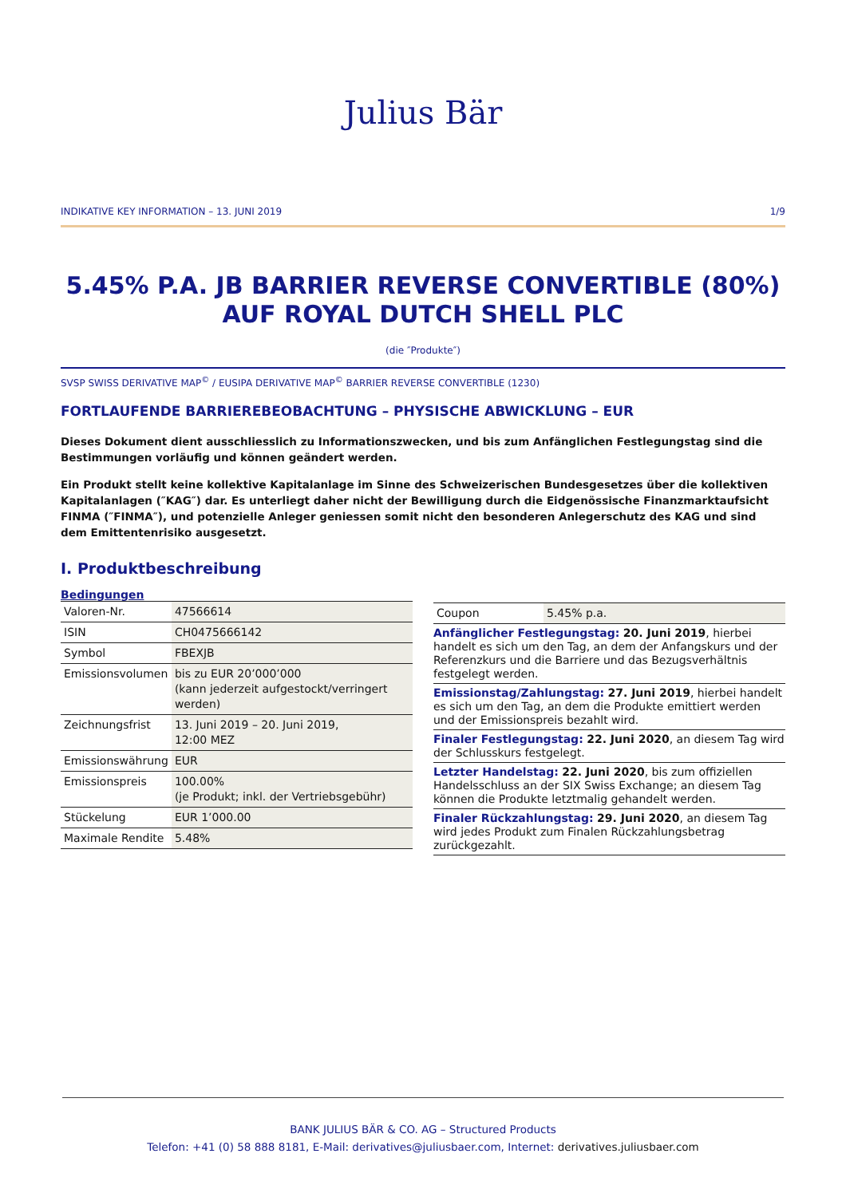Julius Bär
INDIKATIVE KEY INFORMATION – 13. JUNI 2019 1/9
5.45% P.A. JB BARRIER REVERSE CONVERTIBLE (80%) AUF ROYAL DUTCH SHELL PLC
(die ″Produkte″)
SVSP SWISS DERIVATIVE MAP<sup>©</sup> / EUSIPA DERIVATIVE MAP<sup>©</sup> BARRIER REVERSE CONVERTIBLE (1230)
FORTLAUFENDE BARRIEREBEOBACHTUNG – PHYSISCHE ABWICKLUNG – EUR
Dieses Dokument dient ausschliesslich zu Informationszwecken, und bis zum Anfänglichen Festlegungstag sind die Bestimmungen vorläufig und können geändert werden.
Ein Produkt stellt keine kollektive Kapitalanlage im Sinne des Schweizerischen Bundesgesetzes über die kollektiven Kapitalanlagen (″KAG″) dar. Es unterliegt daher nicht der Bewilligung durch die Eidgenössische Finanzmarktaufsicht FINMA (″FINMA″), und potenzielle Anleger geniessen somit nicht den besonderen Anlegerschutz des KAG und sind dem Emittentenrisiko ausgesetzt.
I. Produktbeschreibung
Bedingungen
| Valoren-Nr. | 47566614 |
| ISIN | CH0475666142 |
| Symbol | FBEXJB |
| Emissionsvolumen | bis zu EUR 20’000’000 (kann jederzeit aufgestockt/verringert werden) |
| Zeichnungsfrist | 13. Juni 2019 – 20. Juni 2019, 12:00 MEZ |
| Emissionswährung | EUR |
| Emissionspreis | 100.00% (je Produkt; inkl. der Vertriebsgebühr) |
| Stückelung | EUR 1’000.00 |
| Maximale Rendite | 5.48% |
| Coupon | 5.45% p.a. |
Anfänglicher Festlegungstag: 20. Juni 2019, hierbei handelt es sich um den Tag, an dem der Anfangskurs und der Referenzkurs und die Barriere und das Bezugsverhältnis festgelegt werden.
Emissionstag/Zahlungstag: 27. Juni 2019, hierbei handelt es sich um den Tag, an dem die Produkte emittiert werden und der Emissionspreis bezahlt wird.
Finaler Festlegungstag: 22. Juni 2020, an diesem Tag wird der Schlusskurs festgelegt.
Letzter Handelstag: 22. Juni 2020, bis zum offiziellen Handelsschluss an der SIX Swiss Exchange; an diesem Tag können die Produkte letztmalig gehandelt werden.
Finaler Rückzahlungstag: 29. Juni 2020, an diesem Tag wird jedes Produkt zum Finalen Rückzahlungsbetrag zurückgezahlt.
BANK JULIUS BÄR & CO. AG – Structured Products
Telefon: +41 (0) 58 888 8181, E-Mail: derivatives@juliusbaer.com, Internet: derivatives.juliusbaer.com